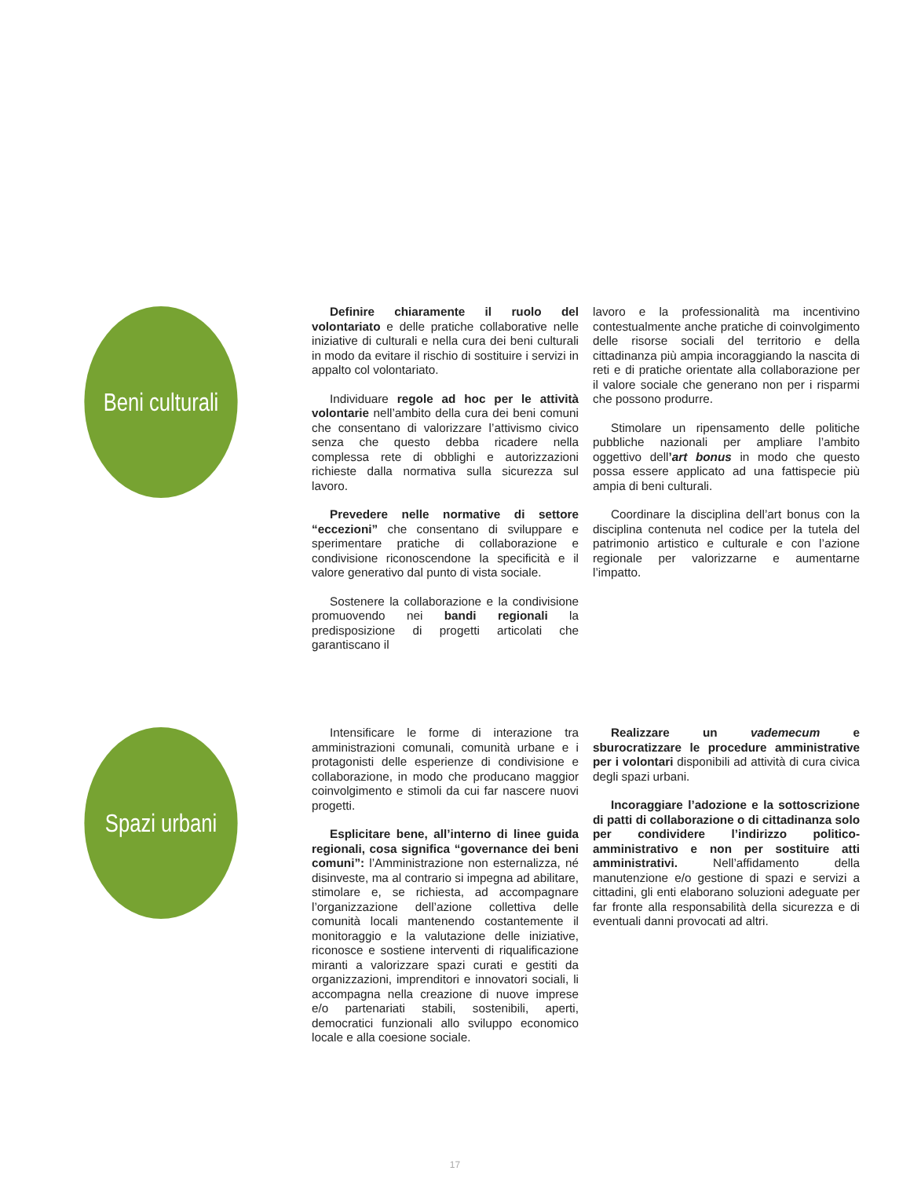Beni culturali
Definire chiaramente il ruolo del volontariato e delle pratiche collaborative nelle iniziative di culturali e nella cura dei beni culturali in modo da evitare il rischio di sostituire i servizi in appalto col volontariato.
Individuare regole ad hoc per le attività volontarie nell’ambito della cura dei beni comuni che consentano di valorizzare l’attivismo civico senza che questo debba ricadere nella complessa rete di obblighi e autorizzazioni richieste dalla normativa sulla sicurezza sul lavoro.
Prevedere nelle normative di settore “eccezioni” che consentano di sviluppare e sperimentare pratiche di collaborazione e condivisione riconoscendone la specificità e il valore generativo dal punto di vista sociale.
Sostenere la collaborazione e la condivisione promuovendo nei bandi regionali la predisposizione di progetti articolati che garantiscano il
lavoro e la professionalità ma incentivino contestualmente anche pratiche di coinvolgimento delle risorse sociali del territorio e della cittadinanza più ampia incoraggiando la nascita di reti e di pratiche orientate alla collaborazione per il valore sociale che generano non per i risparmi che possono produrre.
Stimolare un ripensamento delle politiche pubbliche nazionali per ampliare l’ambito oggettivo dell’art bonus in modo che questo possa essere applicato ad una fattispecie più ampia di beni culturali.
Coordinare la disciplina dell’art bonus con la disciplina contenuta nel codice per la tutela del patrimonio artistico e culturale e con l’azione regionale per valorizzarne e aumentarne l’impatto.
Spazi urbani
Intensificare le forme di interazione tra amministrazioni comunali, comunità urbane e i protagonisti delle esperienze di condivisione e collaborazione, in modo che producano maggior coinvolgimento e stimoli da cui far nascere nuovi progetti.
Esplicitare bene, all’interno di linee guida regionali, cosa significa “governance dei beni comuni”: l’Amministrazione non esternalizza, né disinveste, ma al contrario si impegna ad abilitare, stimolare e, se richiesta, ad accompagnare l’organizzazione dell’azione collettiva delle comunità locali mantenendo costantemente il monitoraggio e la valutazione delle iniziative, riconosce e sostiene interventi di riqualificazione miranti a valorizzare spazi curati e gestiti da organizzazioni, imprenditori e innovatori sociali, li accompagna nella creazione di nuove imprese e/o partenariati stabili, sostenibili, aperti, democratici funzionali allo sviluppo economico locale e alla coesione sociale.
Realizzare un vademecum e sburocratizzare le procedure amministrative per i volontari disponibili ad attività di cura civica degli spazi urbani.
Incoraggiare l’adozione e la sottoscrizione di patti di collaborazione o di cittadinanza solo per condividere l’indirizzo politico-amministrativo e non per sostituire atti amministrativi. Nell’affidamento della manutenzione e/o gestione di spazi e servizi a cittadini, gli enti elaborano soluzioni adeguate per far fronte alla responsabilità della sicurezza e di eventuali danni provocati ad altri.
17